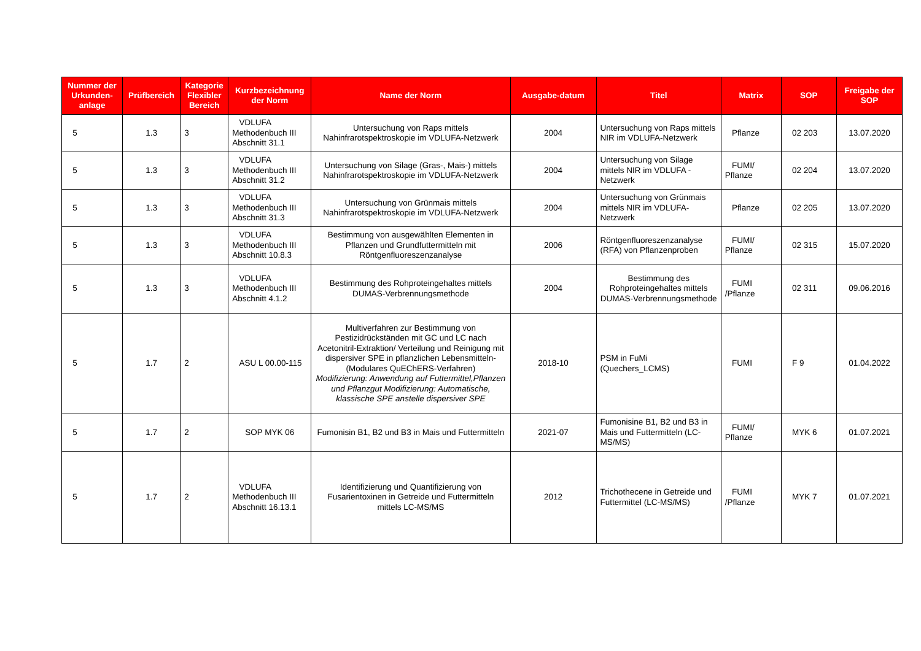| Nummer der Urkunden-anlage | Prüfbereich | Kategorie Flexibler Bereich | Kurzbezeichnung der Norm | Name der Norm | Ausgabe-datum | Titel | Matrix | SOP | Freigabe der SOP |
| --- | --- | --- | --- | --- | --- | --- | --- | --- | --- |
| 5 | 1.3 | 3 | VDLUFA Methodenbuch III Abschnitt 31.1 | Untersuchung von Raps mittels Nahinfrarotspektroskopie im VDLUFA-Netzwerk | 2004 | Untersuchung von Raps mittels NIR im VDLUFA-Netzwerk | Pflanze | 02 203 | 13.07.2020 |
| 5 | 1.3 | 3 | VDLUFA Methodenbuch III Abschnitt 31.2 | Untersuchung von Silage (Gras-, Mais-) mittels Nahinfrarotspektroskopie im VDLUFA-Netzwerk | 2004 | Untersuchung von Silage mittels NIR im VDLUFA -Netzwerk | FUMI/ Pflanze | 02 204 | 13.07.2020 |
| 5 | 1.3 | 3 | VDLUFA Methodenbuch III Abschnitt 31.3 | Untersuchung von Grünmais mittels Nahinfrarotspektroskopie im VDLUFA-Netzwerk | 2004 | Untersuchung von Grünmais mittels NIR im VDLUFA-Netzwerk | Pflanze | 02 205 | 13.07.2020 |
| 5 | 1.3 | 3 | VDLUFA Methodenbuch III Abschnitt 10.8.3 | Bestimmung von ausgewählten Elementen in Pflanzen und Grundfuttermitteln mit Röntgenfluoreszenzanalyse | 2006 | Röntgenfluoreszenzanalyse (RFA) von Pflanzenproben | FUMI/ Pflanze | 02 315 | 15.07.2020 |
| 5 | 1.3 | 3 | VDLUFA Methodenbuch III Abschnitt 4.1.2 | Bestimmung des Rohproteingehaltes mittels DUMAS-Verbrennungsmethode | 2004 | Bestimmung des Rohproteingehaltes mittels DUMAS-Verbrennungsmethode | FUMI /Pflanze | 02 311 | 09.06.2016 |
| 5 | 1.7 | 2 | ASU L 00.00-115 | Multiverfahren zur Bestimmung von Pestizidrückständen mit GC und LC nach Acetonitril-Extraktion/ Verteilung und Reinigung mit dispersiver SPE in pflanzlichen Lebensmitteln- (Modulares QuEChERS-Verfahren) Modifizierung: Anwendung auf Futtermittel,Pflanzen und Pflanzgut Modifizierung: Automatische, klassische SPE anstelle dispersiver SPE | 2018-10 | PSM in FuMi (Quechers_LCMS) | FUMI | F 9 | 01.04.2022 |
| 5 | 1.7 | 2 | SOP MYK 06 | Fumonisin B1, B2 und B3 in Mais und Futtermitteln | 2021-07 | Fumonisine B1, B2 und B3 in Mais und Futtermitteln (LC-MS/MS) | FUMI/ Pflanze | MYK 6 | 01.07.2021 |
| 5 | 1.7 | 2 | VDLUFA Methodenbuch III Abschnitt 16.13.1 | Identifizierung und Quantifizierung von Fusarientoxinen in Getreide und Futtermitteln mittels LC-MS/MS | 2012 | Trichothecene in Getreide und Futtermittel (LC-MS/MS) | FUMI /Pflanze | MYK 7 | 01.07.2021 |